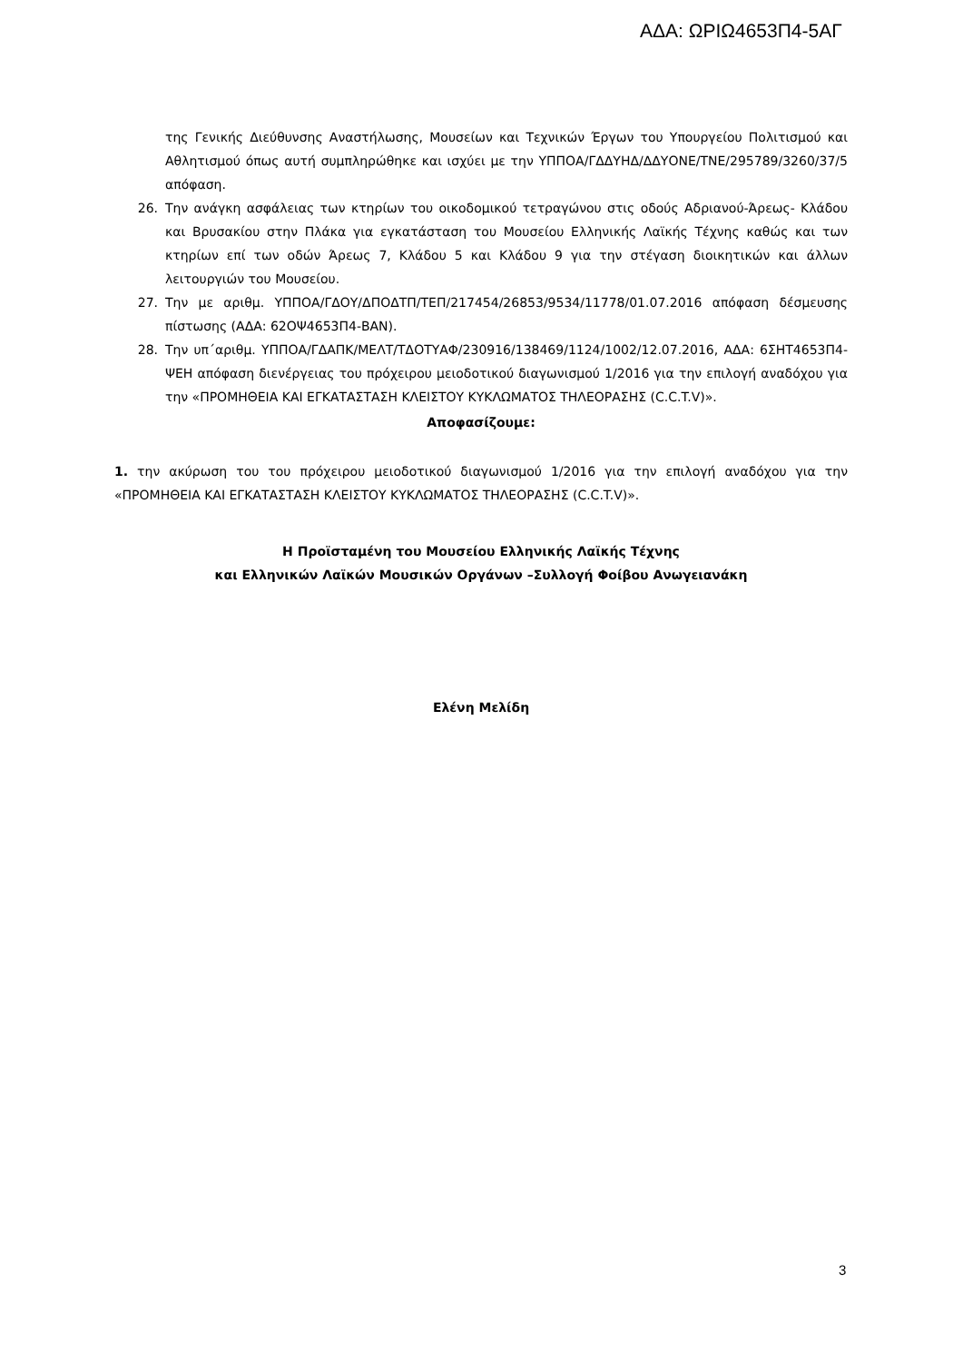ΑΔΑ: ΩΡΙΩ4653Π4-5ΑΓ
της Γενικής Διεύθυνσης Αναστήλωσης, Μουσείων και Τεχνικών Έργων του Υπουργείου Πολιτισμού και Αθλητισμού όπως αυτή συμπληρώθηκε και ισχύει με την ΥΠΠΟΑ/ΓΔΔΥΗΔ/ΔΔΥΟΝΕ/ΤΝΕ/295789/3260/37/5 απόφαση.
26. Την ανάγκη ασφάλειας των κτηρίων του οικοδομικού τετραγώνου στις οδούς Αδριανού-Άρεως- Κλάδου και Βρυσακίου στην Πλάκα για εγκατάσταση του Μουσείου Ελληνικής Λαϊκής Τέχνης καθώς και των κτηρίων επί των οδών Άρεως 7, Κλάδου 5 και Κλάδου 9 για την στέγαση διοικητικών και άλλων λειτουργιών του Μουσείου.
27. Την με αριθμ. ΥΠΠΟΑ/ΓΔΟΥ/ΔΠΟΔΤΠ/ΤΕΠ/217454/26853/9534/11778/01.07.2016 απόφαση δέσμευσης πίστωσης (ΑΔΑ: 62ΟΨ4653Π4-ΒΑΝ).
28. Την υπ΄αριθμ. ΥΠΠΟΑ/ΓΔΑΠΚ/ΜΕΛΤ/ΤΔΟΤΥΑΦ/230916/138469/1124/1002/12.07.2016, ΑΔΑ: 6ΣΗΤ4653Π4-ΨΕΗ απόφαση διενέργειας του πρόχειρου μειοδοτικού διαγωνισμού 1/2016 για την επιλογή αναδόχου για την «ΠΡΟΜΗΘΕΙΑ ΚΑΙ ΕΓΚΑΤΑΣΤΑΣΗ ΚΛΕΙΣΤΟΥ ΚΥΚΛΩΜΑΤΟΣ ΤΗΛΕΟΡΑΣΗΣ (C.C.T.V)».
Αποφασίζουμε:
1. την ακύρωση του του πρόχειρου μειοδοτικού διαγωνισμού 1/2016 για την επιλογή αναδόχου για την «ΠΡΟΜΗΘΕΙΑ ΚΑΙ ΕΓΚΑΤΑΣΤΑΣΗ ΚΛΕΙΣΤΟΥ ΚΥΚΛΩΜΑΤΟΣ ΤΗΛΕΟΡΑΣΗΣ (C.C.T.V)».
Η Προϊσταμένη του Μουσείου Ελληνικής Λαϊκής Τέχνης
και Ελληνικών Λαϊκών Μουσικών Οργάνων –Συλλογή Φοίβου Ανωγειανάκη
Ελένη Μελίδη
3